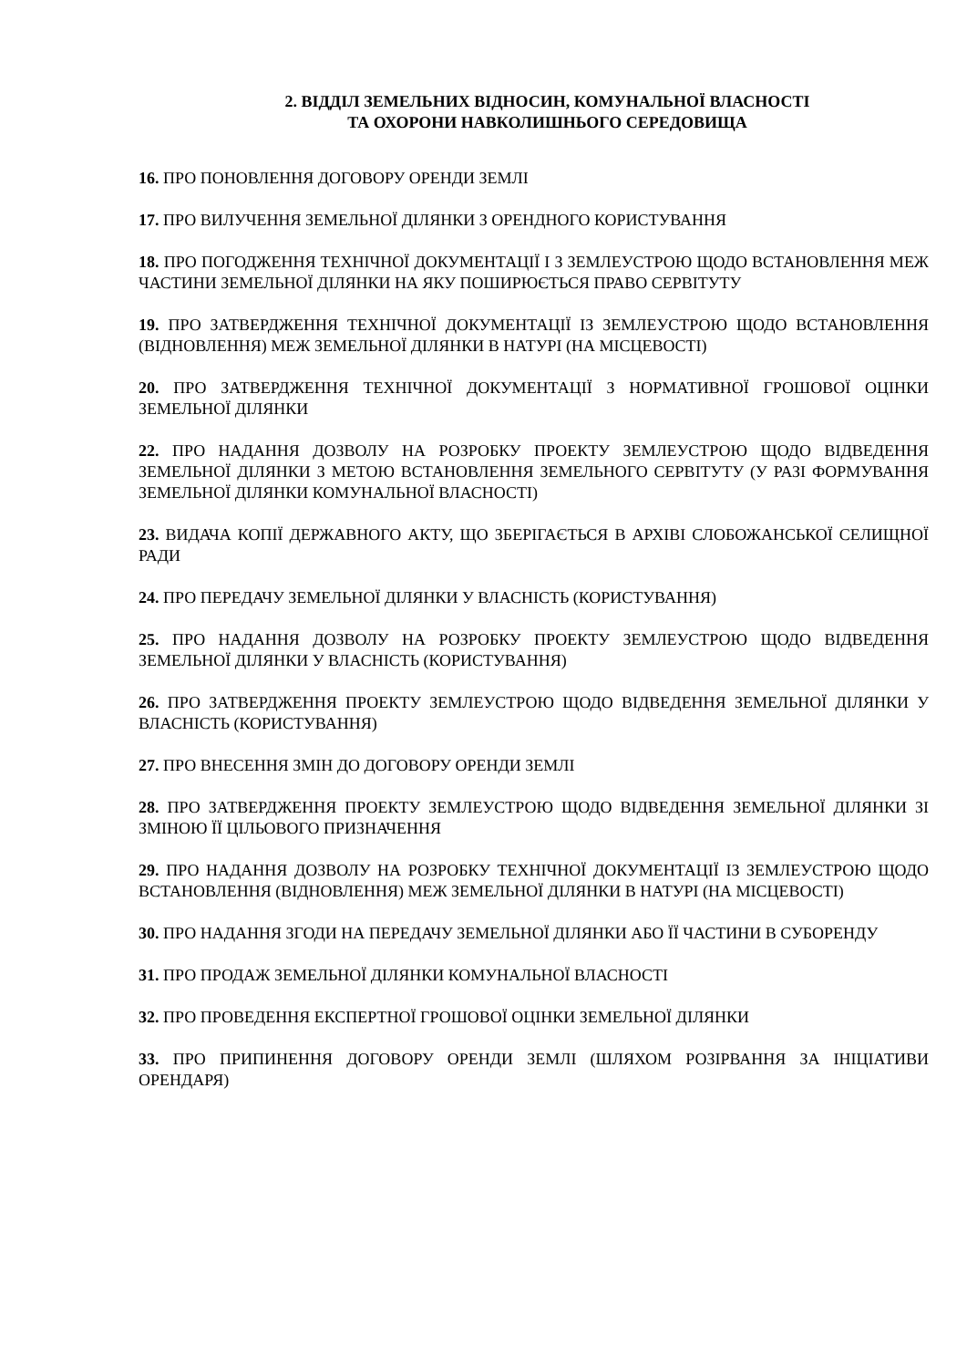2. ВІДДІЛ ЗЕМЕЛЬНИХ ВІДНОСИН, КОМУНАЛЬНОЇ ВЛАСНОСТІ
ТА ОХОРОНИ НАВКОЛИШНЬОГО СЕРЕДОВИЩА
16. ПРО ПОНОВЛЕННЯ ДОГОВОРУ ОРЕНДИ ЗЕМЛІ
17. ПРО ВИЛУЧЕННЯ ЗЕМЕЛЬНОЇ ДІЛЯНКИ З ОРЕНДНОГО КОРИСТУВАННЯ
18. ПРО ПОГОДЖЕННЯ ТЕХНІЧНОЇ ДОКУМЕНТАЦІЇ І З ЗЕМЛЕУСТРОЮ ЩОДО ВСТАНОВЛЕННЯ МЕЖ ЧАСТИНИ ЗЕМЕЛЬНОЇ ДІЛЯНКИ НА ЯКУ ПОШИРЮЄТЬСЯ ПРАВО СЕРВІТУТУ
19. ПРО ЗАТВЕРДЖЕННЯ ТЕХНІЧНОЇ ДОКУМЕНТАЦІЇ ІЗ ЗЕМЛЕУСТРОЮ ЩОДО ВСТАНОВЛЕННЯ (ВІДНОВЛЕННЯ) МЕЖ ЗЕМЕЛЬНОЇ ДІЛЯНКИ В НАТУРІ (НА МІСЦЕВОСТІ)
20. ПРО ЗАТВЕРДЖЕННЯ ТЕХНІЧНОЇ ДОКУМЕНТАЦІЇ З НОРМАТИВНОЇ ГРОШОВОЇ ОЦІНКИ ЗЕМЕЛЬНОЇ ДІЛЯНКИ
22. ПРО НАДАННЯ ДОЗВОЛУ НА РОЗРОБКУ ПРОЕКТУ ЗЕМЛЕУСТРОЮ ЩОДО ВІДВЕДЕННЯ ЗЕМЕЛЬНОЇ ДІЛЯНКИ З МЕТОЮ ВСТАНОВЛЕННЯ ЗЕМЕЛЬНОГО СЕРВІТУТУ (У РАЗІ ФОРМУВАННЯ ЗЕМЕЛЬНОЇ ДІЛЯНКИ КОМУНАЛЬНОЇ ВЛАСНОСТІ)
23. ВИДАЧА КОПІЇ ДЕРЖАВНОГО АКТУ, ЩО ЗБЕРІГАЄТЬСЯ В АРХІВІ СЛОБОЖАНСЬКОЇ СЕЛИЩНОЇ РАДИ
24. ПРО ПЕРЕДАЧУ ЗЕМЕЛЬНОЇ ДІЛЯНКИ У ВЛАСНІСТЬ (КОРИСТУВАННЯ)
25. ПРО НАДАННЯ ДОЗВОЛУ НА РОЗРОБКУ ПРОЕКТУ ЗЕМЛЕУСТРОЮ ЩОДО ВІДВЕДЕННЯ ЗЕМЕЛЬНОЇ ДІЛЯНКИ У ВЛАСНІСТЬ (КОРИСТУВАННЯ)
26. ПРО ЗАТВЕРДЖЕННЯ ПРОЕКТУ ЗЕМЛЕУСТРОЮ ЩОДО ВІДВЕДЕННЯ ЗЕМЕЛЬНОЇ ДІЛЯНКИ У ВЛАСНІСТЬ (КОРИСТУВАННЯ)
27. ПРО ВНЕСЕННЯ ЗМІН ДО ДОГОВОРУ ОРЕНДИ ЗЕМЛІ
28. ПРО ЗАТВЕРДЖЕННЯ ПРОЕКТУ ЗЕМЛЕУСТРОЮ ЩОДО ВІДВЕДЕННЯ ЗЕМЕЛЬНОЇ ДІЛЯНКИ ЗІ ЗМІНОЮ ЇЇ ЦІЛЬОВОГО ПРИЗНАЧЕННЯ
29. ПРО НАДАННЯ ДОЗВОЛУ НА РОЗРОБКУ ТЕХНІЧНОЇ ДОКУМЕНТАЦІЇ ІЗ ЗЕМЛЕУСТРОЮ ЩОДО ВСТАНОВЛЕННЯ (ВІДНОВЛЕННЯ) МЕЖ ЗЕМЕЛЬНОЇ ДІЛЯНКИ В НАТУРІ (НА МІСЦЕВОСТІ)
30. ПРО НАДАННЯ ЗГОДИ НА ПЕРЕДАЧУ ЗЕМЕЛЬНОЇ ДІЛЯНКИ АБО ЇЇ ЧАСТИНИ В СУБОРЕНДУ
31. ПРО ПРОДАЖ ЗЕМЕЛЬНОЇ ДІЛЯНКИ КОМУНАЛЬНОЇ ВЛАСНОСТІ
32. ПРО ПРОВЕДЕННЯ ЕКСПЕРТНОЇ ГРОШОВОЇ ОЦІНКИ ЗЕМЕЛЬНОЇ ДІЛЯНКИ
33. ПРО ПРИПИНЕННЯ ДОГОВОРУ ОРЕНДИ ЗЕМЛІ (ШЛЯХОМ РОЗІРВАННЯ ЗА ІНІЦІАТИВИ ОРЕНДАРЯ)